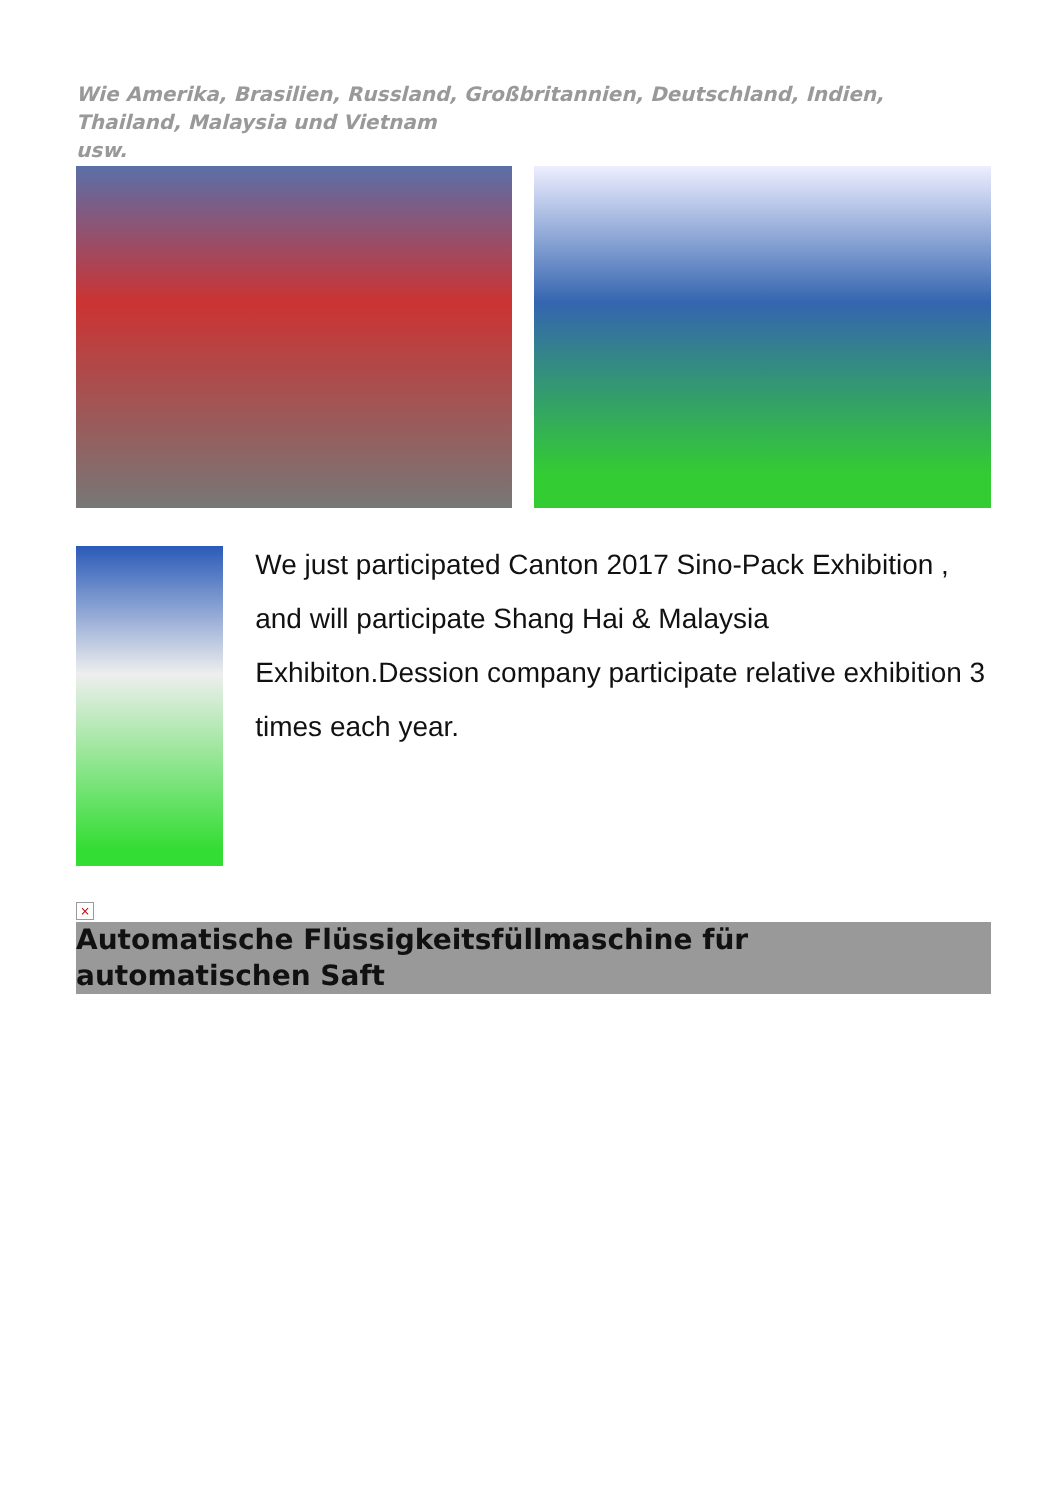Wie Amerika, Brasilien, Russland, Großbritannien, Deutschland, Indien, Thailand, Malaysia und Vietnam
usw.
We just participated Canton 2017 Sino-Pack Exhibition , and will participate Shang Hai & Malaysia Exhibiton.Dession company participate relative exhibition 3 times each year.
×
Automatische Flüssigkeitsfüllmaschine für automatischen Saft